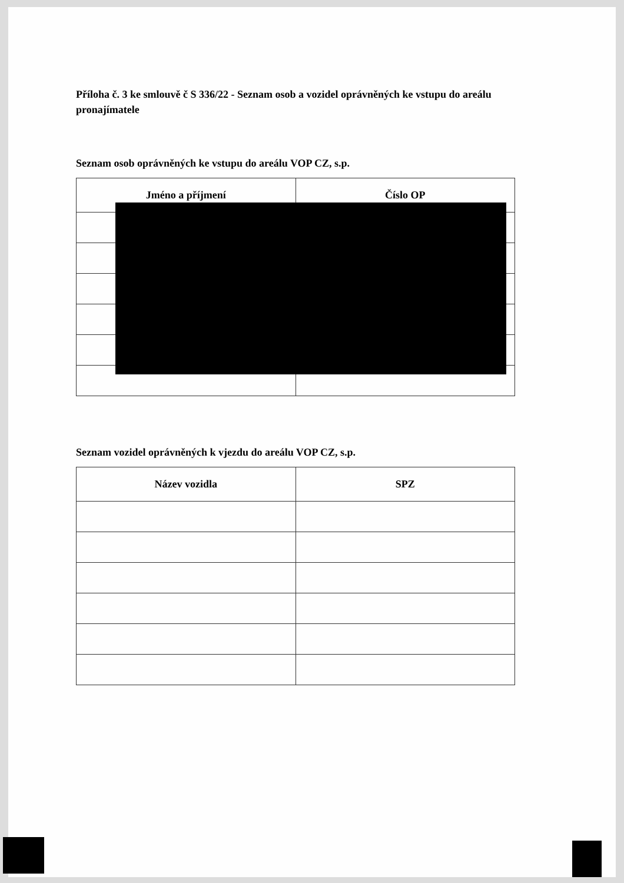Příloha č. 3 ke smlouvě č S 336/22 - Seznam osob a vozidel oprávněných ke vstupu do areálu pronajímatele
Seznam osob oprávněných ke vstupu do areálu VOP CZ, s.p.
| Jméno a příjmení | Číslo OP |
| --- | --- |
Seznam vozidel oprávněných k vjezdu do areálu VOP CZ, s.p.
| Název vozidla | SPZ |
| --- | --- |